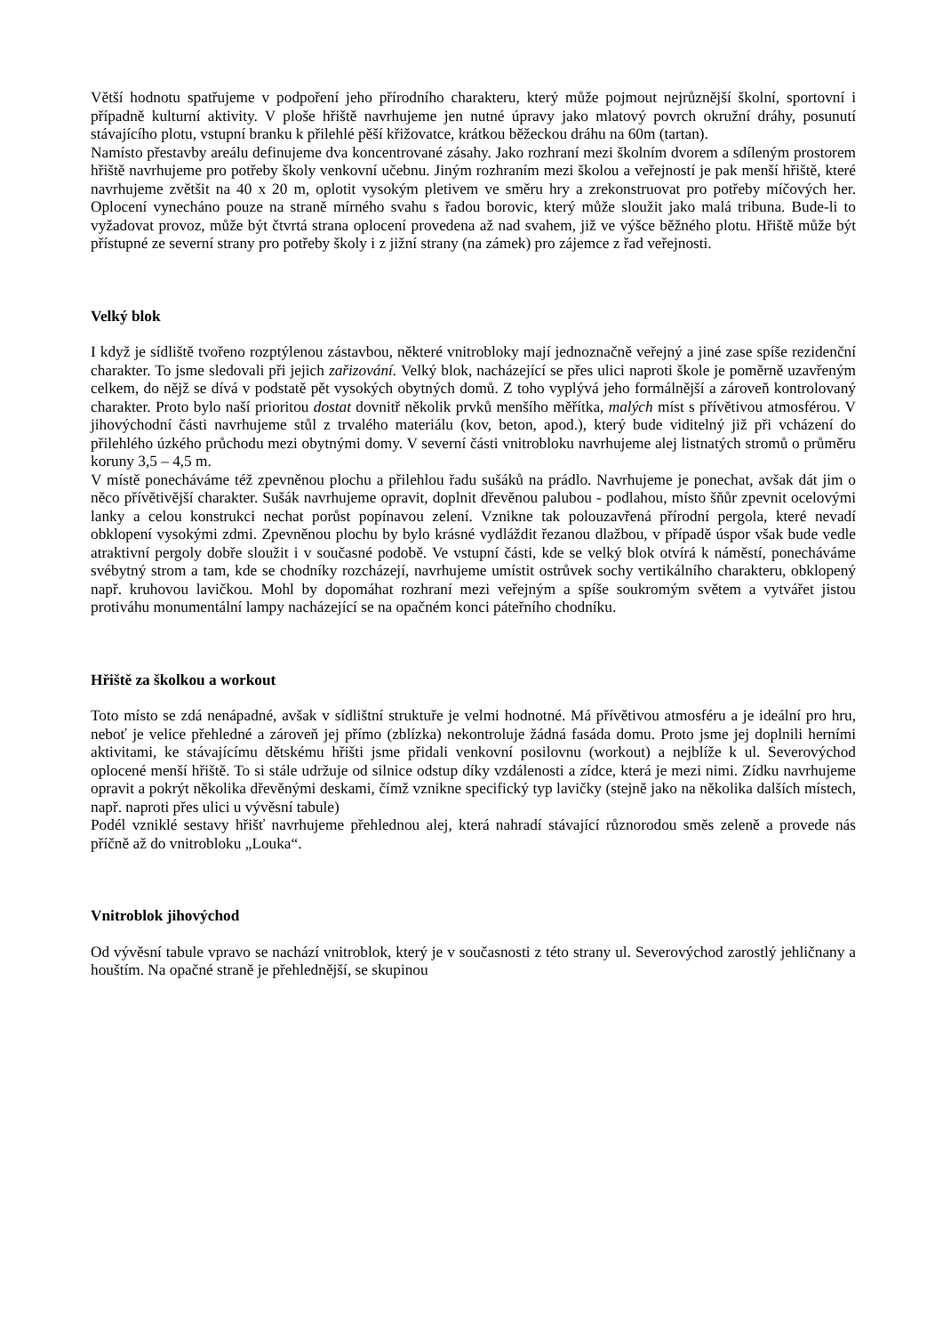Větší hodnotu spatřujeme v podpoření jeho přírodního charakteru, který může pojmout nejrůznější školní, sportovní i případně kulturní aktivity. V ploše hřiště navrhujeme jen nutné úpravy jako mlatový povrch okružní dráhy, posunutí stávajícího plotu, vstupní branku k přilehlé pěší křižovatce, krátkou běžeckou dráhu na 60m (tartan).
Namísto přestavby areálu definujeme dva koncentrované zásahy. Jako rozhraní mezi školním dvorem a sdíleným prostorem hřiště navrhujeme pro potřeby školy venkovní učebnu. Jiným rozhraním mezi školou a veřejností je pak menší hřiště, které navrhujeme zvětšit na 40 x 20 m, oplotit vysokým pletivem ve směru hry a zrekonstruovat pro potřeby míčových her. Oplocení vynecháno pouze na straně mírného svahu s řadou borovic, který může sloužit jako malá tribuna. Bude-li to vyžadovat provoz, může být čtvrtá strana oplocení provedena až nad svahem, již ve výšce běžného plotu. Hřiště může být přístupné ze severní strany pro potřeby školy i z jižní strany (na zámek) pro zájemce z řad veřejnosti.
Velký blok
I když je sídliště tvořeno rozptýlenou zástavbou, některé vnitrobloky mají jednoznačně veřejný a jiné zase spíše rezidenční charakter. To jsme sledovali při jejich zařizování. Velký blok, nacházející se přes ulici naproti škole je poměrně uzavřeným celkem, do nějž se dívá v podstatě pět vysokých obytných domů. Z toho vyplývá jeho formálnější a zároveň kontrolovaný charakter. Proto bylo naší prioritou dostat dovnitř několik prvků menšího měřítka, malých míst s přívětivou atmosférou. V jihovýchodní části navrhujeme stůl z trvalého materiálu (kov, beton, apod.), který bude viditelný již při vcházení do přilehlého úzkého průchodu mezi obytnými domy. V severní části vnitrobloku navrhujeme alej listnatých stromů o průměru koruny 3,5 – 4,5 m.
V místě ponecháváme též zpevněnou plochu a přilehlou řadu sušáků na prádlo. Navrhujeme je ponechat, avšak dát jim o něco přívětivější charakter. Sušák navrhujeme opravit, doplnit dřevěnou palubou - podlahou, místo šňůr zpevnit ocelovými lanky a celou konstrukci nechat porůst popínavou zelení. Vznikne tak polouzavřená přírodní pergola, které nevadí obklopení vysokými zdmi. Zpevněnou plochu by bylo krásné vydláždit řezanou dlažbou, v případě úspor však bude vedle atraktivní pergoly dobře sloužit i v současné podobě. Ve vstupní části, kde se velký blok otvírá k náměstí, ponecháváme svébytný strom a tam, kde se chodníky rozcházejí, navrhujeme umístit ostrůvek sochy vertikálního charakteru, obklopený např. kruhovou lavičkou. Mohl by dopomáhat rozhraní mezi veřejným a spíše soukromým světem a vytvářet jistou protiváhu monumentální lampy nacházející se na opačném konci páteřního chodníku.
Hřiště za školkou a workout
Toto místo se zdá nenápadné, avšak v sídlištní struktuře je velmi hodnotné. Má přívětivou atmosféru a je ideální pro hru, neboť je velice přehledné a zároveň jej přímo (zblízka) nekontroluje žádná fasáda domu. Proto jsme jej doplnili herními aktivitami, ke stávajícímu dětskému hřišti jsme přidali venkovní posilovnu (workout) a nejblíže k ul. Severovýchod oplocené menší hřiště. To si stále udržuje od silnice odstup díky vzdálenosti a zídce, která je mezi nimi. Zídku navrhujeme opravit a pokrýt několika dřevěnými deskami, čímž vznikne specifický typ lavičky (stejně jako na několika dalších místech, např. naproti přes ulici u vývěsní tabule)
Podél vzniklé sestavy hřišť navrhujeme přehlednou alej, která nahradí stávající různorodou směs zeleně a provede nás příčně až do vnitrobloku „Louka“.
Vnitroblok jihovýchod
Od vývěsní tabule vpravo se nachází vnitroblok, který je v současnosti z této strany ul. Severovýchod zarostlý jehličnany a houštím. Na opačné straně je přehlednější, se skupinou